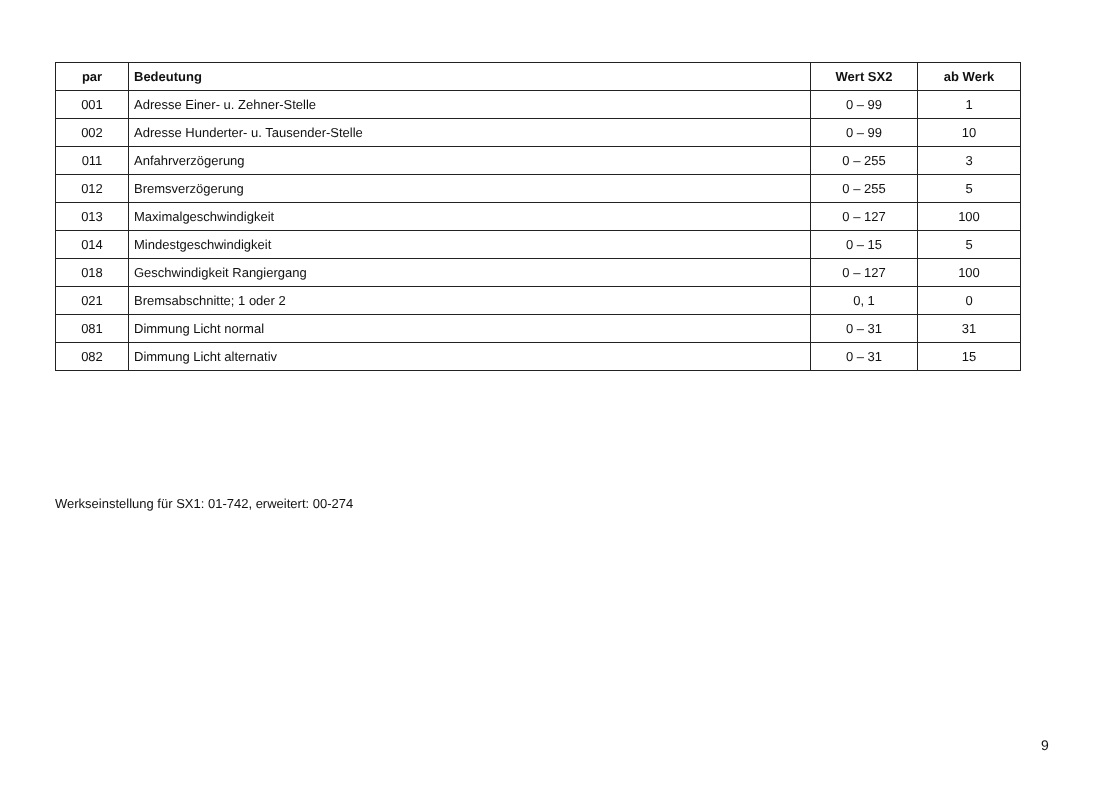| par | Bedeutung | Wert SX2 | ab Werk |
| --- | --- | --- | --- |
| 001 | Adresse Einer- u. Zehner-Stelle | 0 – 99 | 1 |
| 002 | Adresse Hunderter- u. Tausender-Stelle | 0 – 99 | 10 |
| 011 | Anfahrverzögerung | 0 – 255 | 3 |
| 012 | Bremsverzögerung | 0 – 255 | 5 |
| 013 | Maximalgeschwindigkeit | 0 – 127 | 100 |
| 014 | Mindestgeschwindigkeit | 0 – 15 | 5 |
| 018 | Geschwindigkeit Rangiergang | 0 – 127 | 100 |
| 021 | Bremsabschnitte; 1 oder 2 | 0, 1 | 0 |
| 081 | Dimmung Licht normal | 0 – 31 | 31 |
| 082 | Dimmung Licht alternativ | 0 – 31 | 15 |
Werkseinstellung für SX1: 01-742, erweitert: 00-274
9